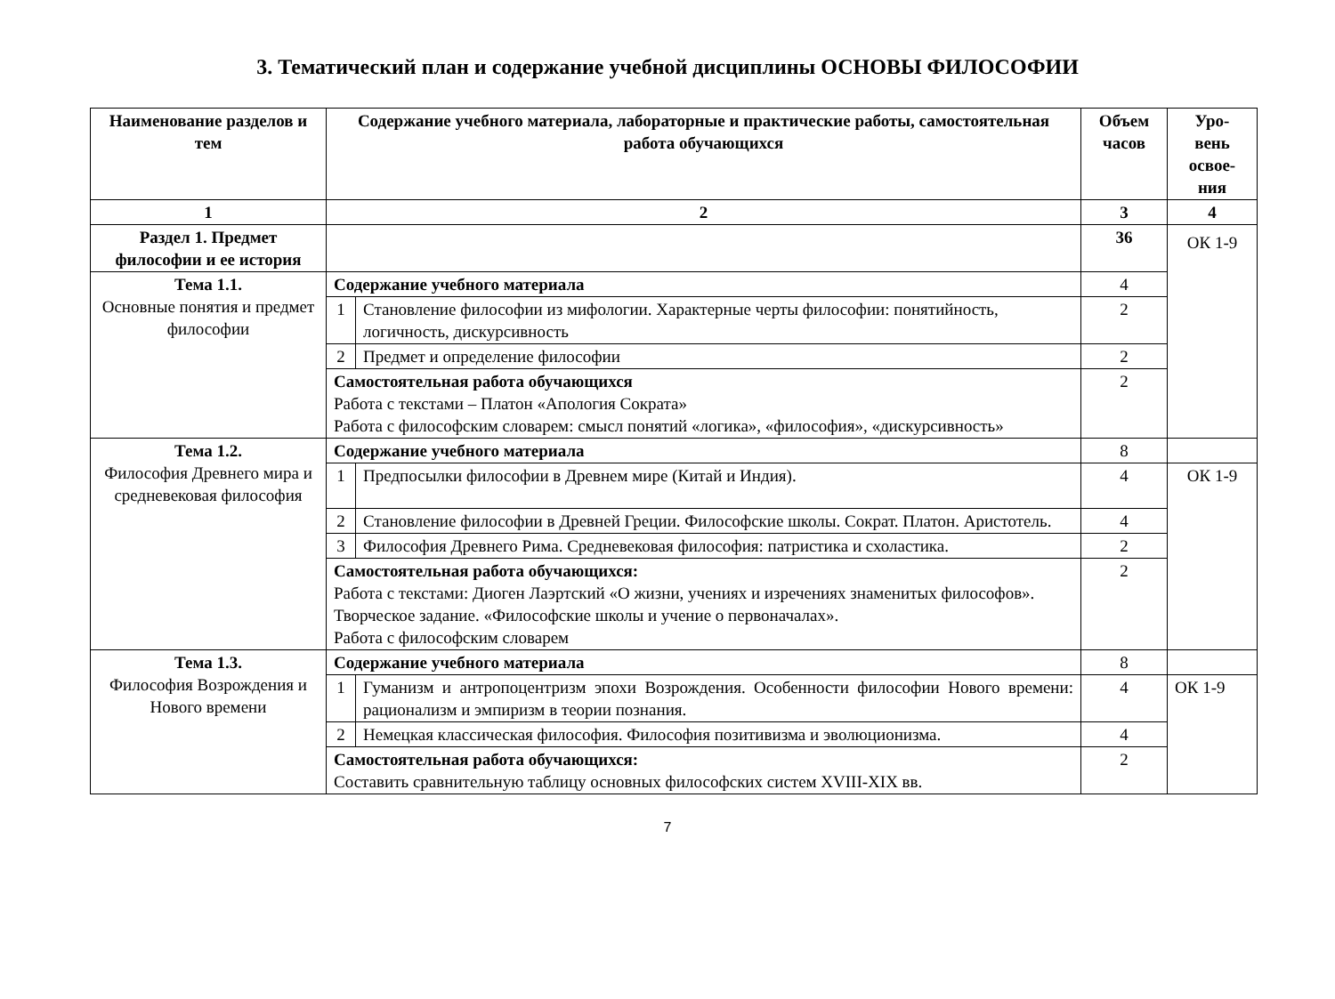3. Тематический план и содержание учебной дисциплины ОСНОВЫ ФИЛОСОФИИ
| Наименование разделов и тем | Содержание учебного материала, лабораторные и практические работы, самостоятельная работа обучающихся | | Объем часов | Уро- вень освое- ния |
| --- | --- | --- | --- | --- |
| 1 | 2 | | 3 | 4 |
| Раздел 1. Предмет философии и ее история | | | 36 | ОК 1-9 |
| Тема 1.1. Основные понятия и предмет философии | Содержание учебного материала | | 4 | |
| | 1 | Становление философии из мифологии. Характерные черты философии: понятийность, логичность, дискурсивность | 2 | |
| | 2 | Предмет и определение философии | 2 | |
| | Самостоятельная работа обучающихся Работа с текстами – Платон «Апология Сократа» Работа с философским словарем: смысл понятий «логика», «философия», «дискурсивность» | | 2 | |
| Тема 1.2. Философия Древнего мира и средневековая философия | Содержание учебного материала | | 8 | |
| | 1 | Предпосылки философии в Древнем мире (Китай и Индия). | 4 | ОК 1-9 |
| | 2 | Становление философии в Древней Греции. Философские школы. Сократ. Платон. Аристотель. | 4 | |
| | 3 | Философия Древнего Рима. Средневековая философия: патристика и схоластика. | 2 | |
| | Самостоятельная работа обучающихся: Работа с текстами: Диоген Лаэртский «О жизни, учениях и изречениях знаменитых философов». Творческое задание. «Философские школы и учение о первоначалах». Работа с философским словарем | | 2 | |
| Тема 1.3. Философия Возрождения и Нового времени | Содержание учебного материала | | 8 | |
| | 1 | Гуманизм и антропоцентризм эпохи Возрождения. Особенности философии Нового времени: рационализм и эмпиризм в теории познания. | 4 | ОК 1-9 |
| | 2 | Немецкая классическая философия. Философия позитивизма и эволюционизма. | 4 | |
| | Самостоятельная работа обучающихся: Составить сравнительную таблицу основных философских систем XVIII-XIX вв. | | 2 | |
7